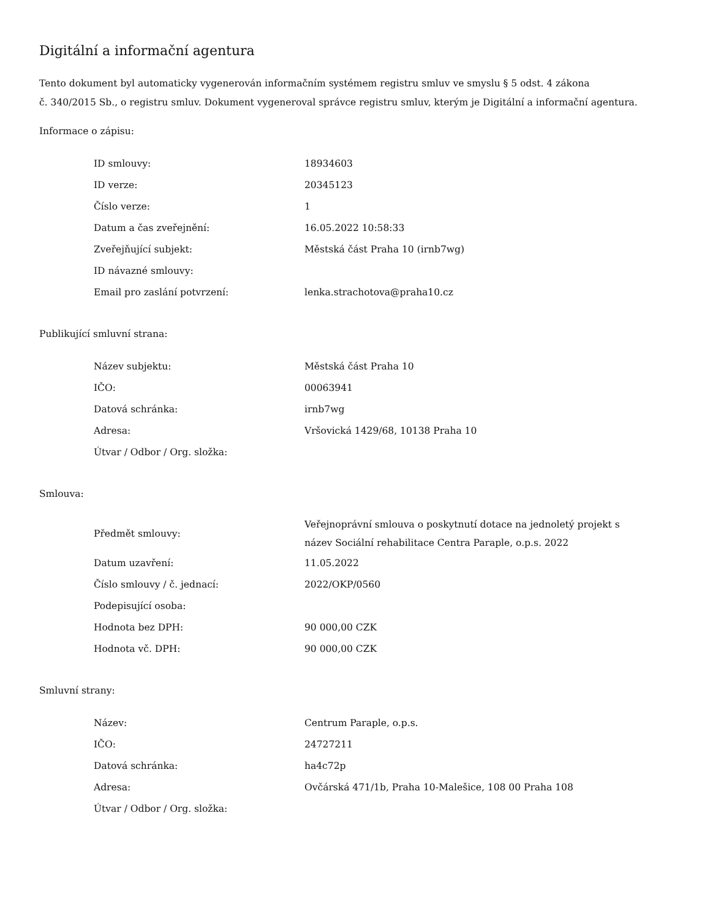Digitální a informační agentura
Tento dokument byl automaticky vygenerován informačním systémem registru smluv ve smyslu § 5 odst. 4 zákona
č. 340/2015 Sb., o registru smluv. Dokument vygeneroval správce registru smluv, kterým je Digitální a informační agentura.
Informace o zápisu:
| ID smlouvy: | 18934603 |
| ID verze: | 20345123 |
| Číslo verze: | 1 |
| Datum a čas zveřejnění: | 16.05.2022 10:58:33 |
| Zveřejňující subjekt: | Městská část Praha 10 (irnb7wg) |
| ID návazné smlouvy: | |
| Email pro zaslání potvrzení: | lenka.strachotova@praha10.cz |
Publikující smluvní strana:
| Název subjektu: | Městská část Praha 10 |
| IČO: | 00063941 |
| Datová schránka: | irnb7wg |
| Adresa: | Vršovická 1429/68, 10138 Praha 10 |
| Útvar / Odbor / Org. složka: | |
Smlouva:
| Předmět smlouvy: | Veřejnoprávní smlouva o poskytnutí dotace na jednoletý projekt s název Sociální rehabilitace Centra Paraple, o.p.s. 2022 |
| Datum uzavření: | 11.05.2022 |
| Číslo smlouvy / č. jednací: | 2022/OKP/0560 |
| Podepisující osoba: | |
| Hodnota bez DPH: | 90 000,00 CZK |
| Hodnota vč. DPH: | 90 000,00 CZK |
Smluvní strany:
| Název: | Centrum Paraple, o.p.s. |
| IČO: | 24727211 |
| Datová schránka: | ha4c72p |
| Adresa: | Ovčárská 471/1b, Praha 10-Malešice, 108 00 Praha 108 |
| Útvar / Odbor / Org. složka: | |